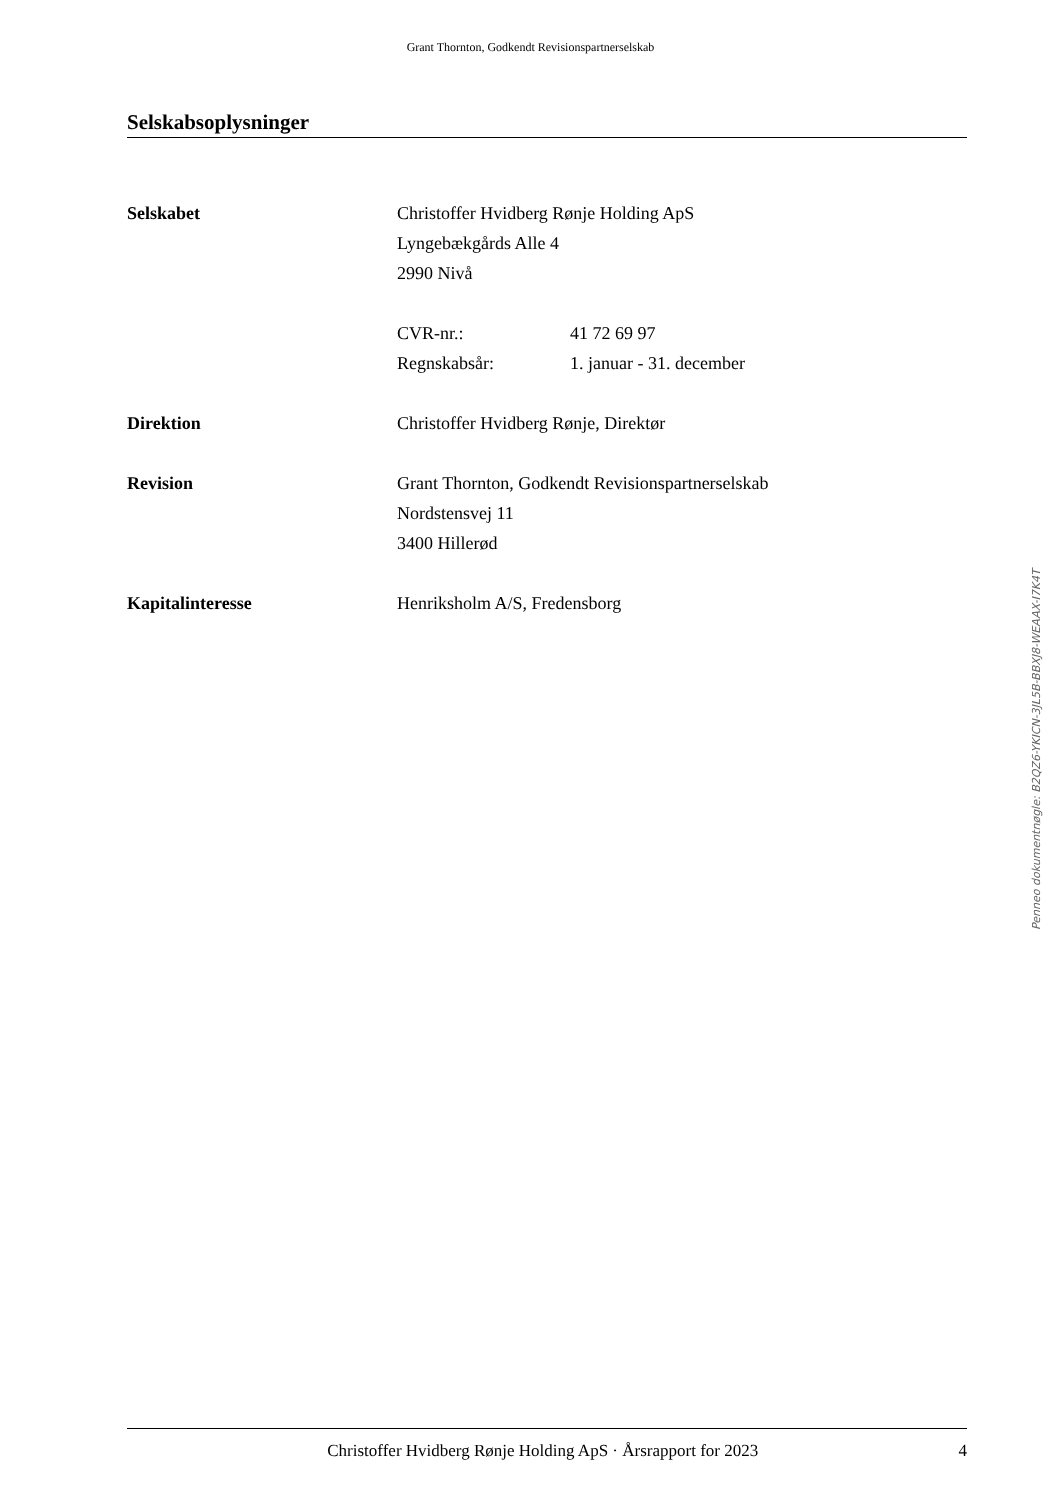Grant Thornton, Godkendt Revisionspartnerselskab
Selskabsoplysninger
Selskabet Christoffer Hvidberg Rønje Holding ApS
Lyngebækgårds Alle 4
2990 Nivå
CVR-nr.: 41 72 69 97
Regnskabsår: 1. januar - 31. december
Direktion Christoffer Hvidberg Rønje, Direktør
Revision Grant Thornton, Godkendt Revisionspartnerselskab
Nordstensvej 11
3400 Hillerød
Kapitalinteresse Henriksholm A/S, Fredensborg
Penneo dokumentnøgle: B2QZ6-YKICN-3JL5B-BBXJ8-WEAAX-I7K4T
Christoffer Hvidberg Rønje Holding ApS · Årsrapport for 2023 4